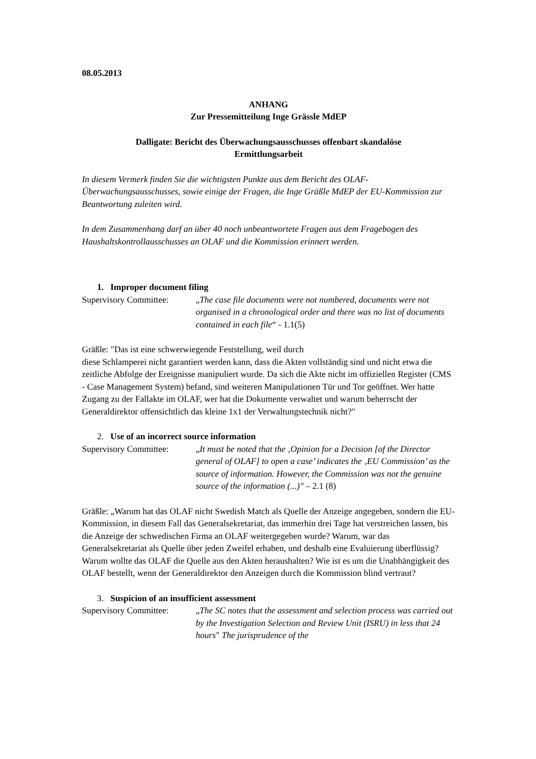08.05.2013
ANHANG
Zur Pressemitteilung Inge Grässle MdEP
Dalligate: Bericht des Überwachungsausschusses offenbart skandalöse
Ermittlungsarbeit
In diesem Vermerk finden Sie die wichtigsten Punkte aus dem Bericht des OLAF-Überwachungsausschusses, sowie einige der Fragen, die Inge Gräßle MdEP der EU-Kommission zur Beantwortung zuleiten wird.
In dem Zusammenhang darf an über 40 noch unbeantwortete Fragen aus dem Fragebogen des Haushaltskontrollausschusses an OLAF und die Kommission erinnert werden.
1. Improper document filing
Supervisory Committee:
„The case file documents were not numbered, documents were not organised in a chronological order and there was no list of documents contained in each file“ - 1.1(5)
Gräßle: "Das ist eine schwerwiegende Feststellung, weil durch
diese Schlamperei nicht garantiert werden kann, dass die Akten vollständig sind und nicht etwa die zeitliche Abfolge der Ereignisse manipuliert wurde. Da sich die Akte nicht im offiziellen Register (CMS - Case Management System) befand, sind weiteren Manipulationen Tür und Tor geöffnet. Wer hatte Zugang zu der Fallakte im OLAF, wer hat die Dokumente verwaltet und warum beherrscht der Generaldirektor offensichtlich das kleine 1x1 der Verwaltungstechnik nicht?"
2. Use of an incorrect source information
Supervisory Committee:
„It must be noted that the ‚Opinion for a Decision [of the Director general of OLAF] to open a case’ indicates the ‚EU Commission’ as the source of information. However, the Commission was not the genuine source of the information (...)" – 2.1 (8)
Gräßle: „Warum hat das OLAF nicht Swedish Match als Quelle der Anzeige angegeben, sondern die EU-Kommission, in diesem Fall das Generalsekretariat, das immerhin drei Tage hat verstreichen lassen, bis die Anzeige der schwedischen Firma an OLAF weitergegeben wurde? Warum, war das Generalsekretariat als Quelle über jeden Zweifel erhaben, und deshalb eine Evaluierung überflüssig? Warum wollte das OLAF die Quelle aus den Akten heraushalten? Wie ist es um die Unabhängigkeit des OLAF bestellt, wenn der Generaldirektor den Anzeigen durch die Kommission blind vertraut?
3. Suspicion of an insufficient assessment
Supervisory Committee:
„The SC notes that the assessment and selection process was carried out by the Investigation Selection and Review Unit (ISRU) in less that 24 hours" The jurisprudence of the